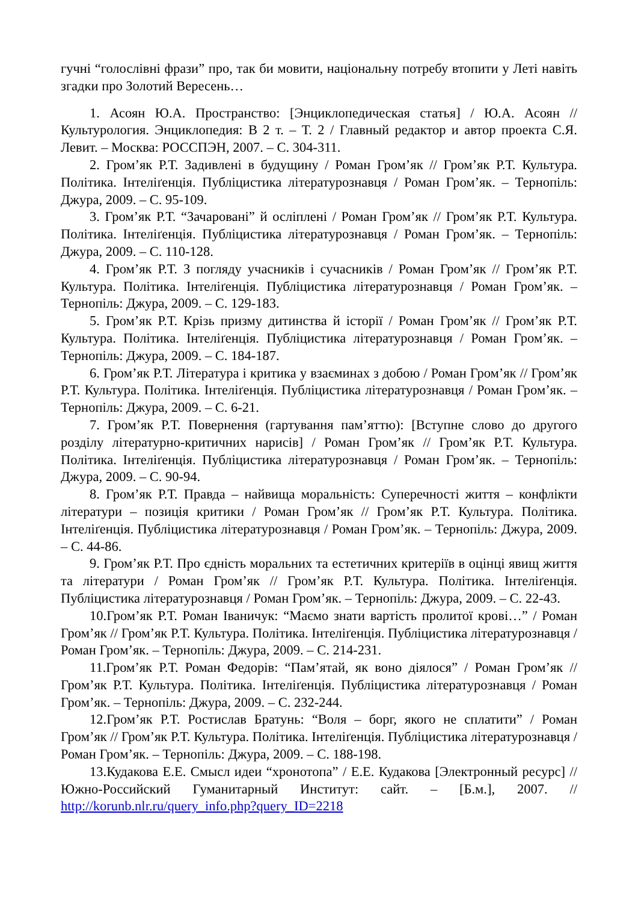гучні “голослівні фрази” про, так би мовити, національну потребу втопити у Леті навіть згадки про Золотий Вересень…
1. Асоян Ю.А. Пространство: [Энциклопедическая статья] / Ю.А. Асоян // Культурология. Энциклопедия: В 2 т. – Т. 2 / Главный редактор и автор проекта С.Я. Левит. – Москва: РОССПЭН, 2007. – С. 304-311.
2. Гром’як Р.Т. Задивлені в будущину / Роман Гром’як // Гром’як Р.Т. Культура. Політика. Інтеліґенція. Публіцистика літературознавця / Роман Гром’як. – Тернопіль: Джура, 2009. – С. 95-109.
3. Гром’як Р.Т. “Зачаровані” й осліплені / Роман Гром’як // Гром’як Р.Т. Культура. Політика. Інтеліґенція. Публіцистика літературознавця / Роман Гром’як. – Тернопіль: Джура, 2009. – С. 110-128.
4. Гром’як Р.Т. З погляду учасників і сучасників / Роман Гром’як // Гром’як Р.Т. Культура. Політика. Інтеліґенція. Публіцистика літературознавця / Роман Гром’як. – Тернопіль: Джура, 2009. – С. 129-183.
5. Гром’як Р.Т. Крізь призму дитинства й історії / Роман Гром’як // Гром’як Р.Т. Культура. Політика. Інтеліґенція. Публіцистика літературознавця / Роман Гром’як. – Тернопіль: Джура, 2009. – С. 184-187.
6. Гром’як Р.Т. Література і критика у взаєминах з добою / Роман Гром’як // Гром’як Р.Т. Культура. Політика. Інтеліґенція. Публіцистика літературознавця / Роман Гром’як. – Тернопіль: Джура, 2009. – С. 6-21.
7. Гром’як Р.Т. Повернення (гартування пам’яттю): [Вступне слово до другого розділу літературно-критичних нарисів] / Роман Гром’як // Гром’як Р.Т. Культура. Політика. Інтеліґенція. Публіцистика літературознавця / Роман Гром’як. – Тернопіль: Джура, 2009. – С. 90-94.
8. Гром’як Р.Т. Правда – найвища моральність: Суперечності життя – конфлікти літератури – позиція критики / Роман Гром’як // Гром’як Р.Т. Культура. Політика. Інтеліґенція. Публіцистика літературознавця / Роман Гром’як. – Тернопіль: Джура, 2009. – С. 44-86.
9. Гром’як Р.Т. Про єдність моральних та естетичних критеріїв в оцінці явищ життя та літератури / Роман Гром’як // Гром’як Р.Т. Культура. Політика. Інтеліґенція. Публіцистика літературознавця / Роман Гром’як. – Тернопіль: Джура, 2009. – С. 22-43.
10.Гром’як Р.Т. Роман Іваничук: “Маємо знати вартість пролитої крові…” / Роман Гром’як // Гром’як Р.Т. Культура. Політика. Інтеліґенція. Публіцистика літературознавця / Роман Гром’як. – Тернопіль: Джура, 2009. – С. 214-231.
11.Гром’як Р.Т. Роман Федорів: “Пам’ятай, як воно діялося” / Роман Гром’як // Гром’як Р.Т. Культура. Політика. Інтеліґенція. Публіцистика літературознавця / Роман Гром’як. – Тернопіль: Джура, 2009. – С. 232-244.
12.Гром’як Р.Т. Ростислав Братунь: “Воля – борг, якого не сплатити” / Роман Гром’як // Гром’як Р.Т. Культура. Політика. Інтеліґенція. Публіцистика літературознавця / Роман Гром’як. – Тернопіль: Джура, 2009. – С. 188-198.
13.Кудакова Е.Е. Смысл идеи “хронотопа” / Е.Е. Кудакова [Электронный ресурс] // Южно-Российский Гуманитарный Институт: сайт. – [Б.м.], 2007. // http://korunb.nlr.ru/query_info.php?query_ID=2218